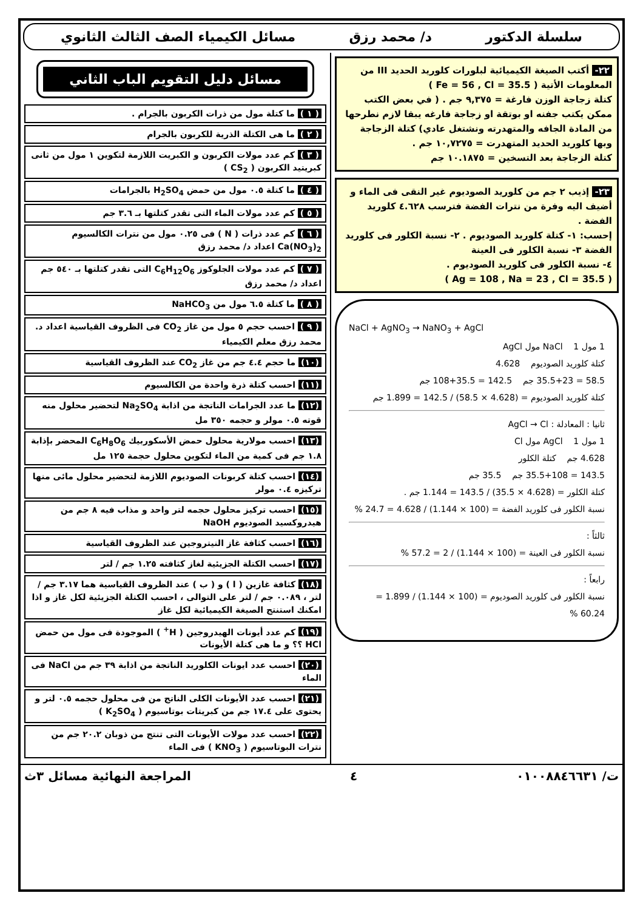سلسلة الدكتور د/ محمد رزق مسائل الكيمياء الصف الثالث الثانوي
٢٢- أكتب الصيغة الكيميائية لبلورات كلوريد الحديد III من المعلومات الأتية ( Fe = 56 , Cl = 35.5 )
كتلة زجاجة الوزن فارغة = ٩,٣٧٥ جم . ( في بعض الكتب ممكن يكتب جفنه او بوتقة او زجاجة فارغه يبقا لازم نطرحها من المادة الجافه والمتهدرته ونشتغل عادي) كتلة الزجاجة وبها كلوريد الحديد المتهدرت = ١٠,٧٢٧٥ جم .
كتلة الزجاجة بعد التسخين = ١٠.١٨٧٥ جم
٢٣- إذيب ٢ جم من كلوريد الصوديوم غير النقى فى الماء و أضيف اليه وفرة من نترات الفضة فترسب ٤.٦٢٨ كلوريد الفضة .
إحسب: ١- كتلة كلوريد الصوديوم . ٢- نسبة الكلور فى كلوريد الفضة ٣- نسبة الكلور فى العينة
٤- نسبة الكلور فى كلوريد الصوديوم .
( Ag = 108 , Na = 23 , Cl = 35.5 )
NaCl + AgNO<sub>3</sub> → NaNO<sub>3</sub> + AgCl
1 مول NaCl 1 مول AgCl
كتلة كلوريد الصوديوم 4.628
58.5 = 35.5+23 جم 142.5 = 35.5+108 جم
كتلة كلوريد الصوديوم = (4.628 × 58.5) / 142.5 = 1.899 جم
ثانيا : المعادلة : AgCl → Cl
1 مول AgCl 1 مول Cl
4.628 جم كتلة الكلور
143.5 = 35.5+108 جم 35.5 جم
كتلة الكلور = (4.628 × 35.5) / 143.5 = 1.144 جم .
نسبة الكلور فى كلوريد الفضة = (100 × 1.144) / 4.628 = 24.7 %
ثالثاً :
نسبة الكلور فى العينة = (100 × 1.144) / 2 = 57.2 %
رابعاً :
نسبة الكلور فى كلوريد الصوديوم = (100 × 1.144) / 1.899 = 60.24 %
مسائل دليل التقويم الباب الثاني
( ١ ) ما كتلة مول من ذرات الكربون بالجرام .
( ٢ ) ما هى الكتلة الذرية للكربون بالجرام
( ٣ ) كم عدد مولات الكربون و الكبريت اللازمة لتكوين ١ مول من ثانى كبريتيد الكربون ( CS<sub>2</sub> )
( ٤ ) ما كتلة ٠.٥ مول من حمض H<sub>2</sub>SO<sub>4</sub> بالجرامات
( ٥ ) كم عدد مولات الماء التى تقدر كتلتها بـ ٣.٦ جم
( ٦ ) كم عدد ذرات ( N ) فى ٠.٢٥ مول من نترات الكالسيوم Ca(NO<sub>3</sub>)<sub>2</sub> اعداد د/ محمد رزق
( ٧ ) كم عدد مولات الجلوكوز C<sub>6</sub>H<sub>12</sub>O<sub>6</sub> التى تقدر كتلتها بـ ٥٤٠ جم اعداد د/ محمد رزق
( ٨ ) ما كتلة ٦.٥ مول من NaHCO<sub>3</sub>
( ٩ ) احسب حجم ٥ مول من غاز CO<sub>2</sub> فى الظروف القياسية اعداد د. محمد رزق معلم الكيمياء
(١٠) ما حجم ٤.٤ جم من غاز CO<sub>2</sub> عند الظروف القياسية
(١١) احسب كتلة ذرة واحدة من الكالسيوم
(١٢) ما عدد الجرامات الناتجة من اذابة Na<sub>2</sub>SO<sub>4</sub> لتحضير محلول منه قوته ٠.٥ مولر و حجمه ٣٥٠ مل
(١٣) احسب مولارية محلول حمض الأسكوربيك C<sub>6</sub>H<sub>8</sub>O<sub>6</sub> المحضر بإذابة ١.٨ جم فى كمية من الماء لتكوين محلول حجمة ١٢٥ مل
(١٤) احسب كتلة كربونات الصوديوم اللازمة لتحضير محلول مائى منها تركيزه ٠.٤ مولر
(١٥) احسب تركيز محلول حجمه لتر واحد و مذاب فيه ٨ جم من هيدروكسيد الصوديوم NaOH
(١٦) احسب كثافة غاز النيتروجين عند الظروف القياسية
(١٧) احسب الكتلة الجزيئية لغاز كثافته ١.٢٥ جم / لتر
(١٨) كثافة غازين ( ا ) و ( ب ) عند الظروف القياسية هما ٣.١٧ جم / لتر ، ٠.٠٨٩ جم / لتر على التوالى ، احسب الكتلة الجزيئية لكل غاز و اذا امكنك استنتج الصيغة الكيميائية لكل غاز
(١٩) كم عدد أيونات الهيدروجين ( H<sup>+</sup> ) الموجودة فى مول من حمض HCl ؟؟ و ما هى كتلة الأيونات
(٢٠) احسب عدد ايونات الكلوريد الناتجة من اذابة ٣٩ جم من NaCl فى الماء
(٢١) احسب عدد الأيونات الكلى الناتج من فى محلول حجمه ٠.٥ لتر و يحتوى على ١٧.٤ جم من كبريتات بوتاسيوم ( K<sub>2</sub>SO<sub>4</sub> )
(٢٢) احسب عدد مولات الأيونات التى تنتج من ذوبان ٢٠.٢ جم من نترات البوتاسيوم ( KNO<sub>3</sub> ) فى الماء
ت/ ٠١٠٠٨٨٤٦٦٣١ ٤ المراجعة النهائية مسائل ٣ث